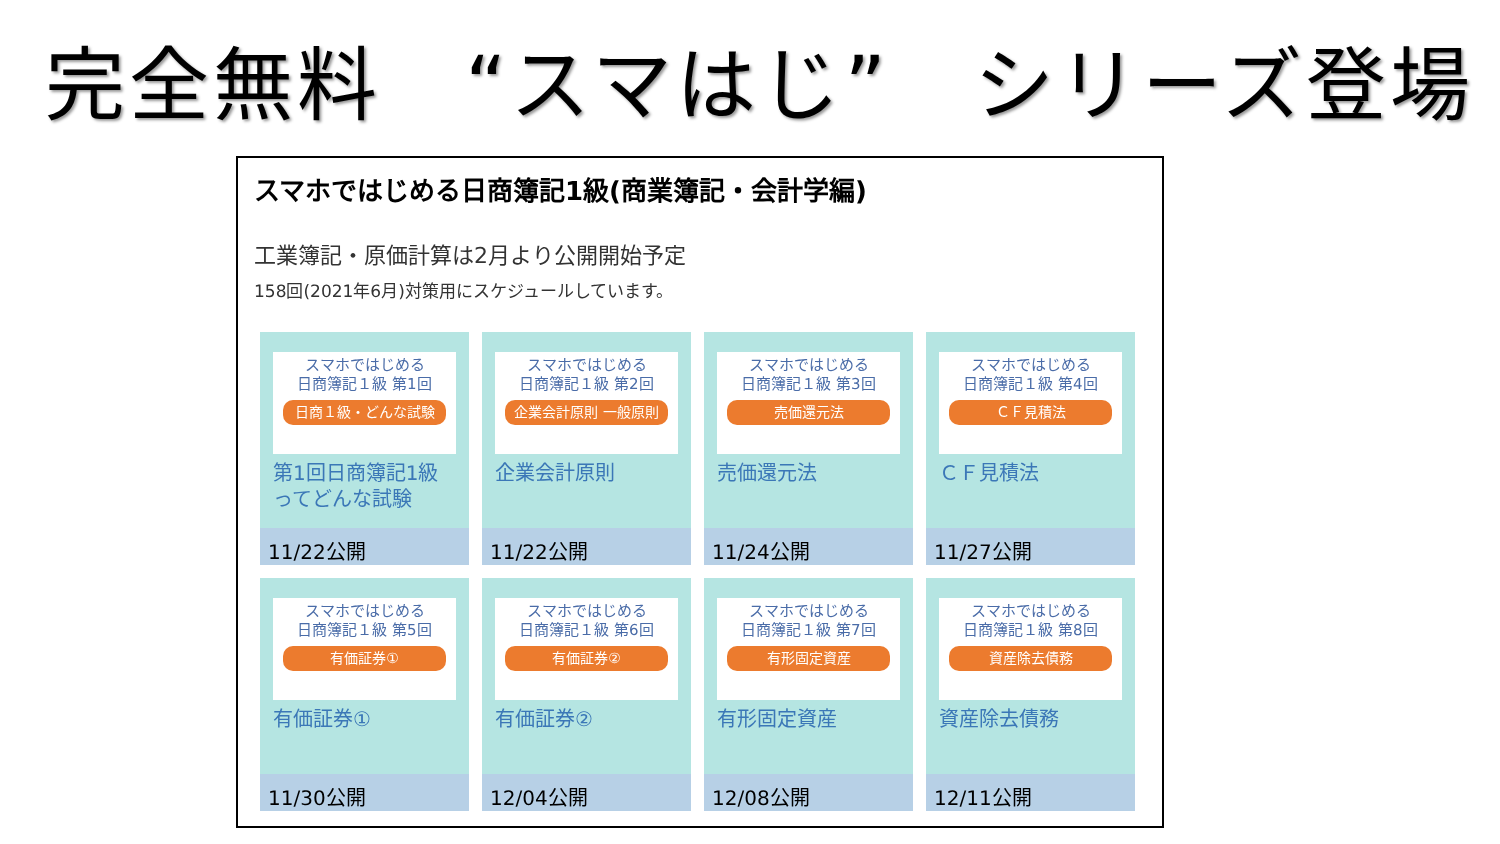完全無料　“スマはじ”　シリーズ登場
スマホではじめる日商簿記1級(商業簿記・会計学編)
工業簿記・原価計算は2月より公開開始予定
158回(2021年6月)対策用にスケジュールしています。
スマホではじめる
日商簿記１級 第1回
日商１級・どんな試験
第1回日商簿記1級ってどんな試験
11/22公開
スマホではじめる
日商簿記１級 第2回
企業会計原則 一般原則
企業会計原則
11/22公開
スマホではじめる
日商簿記１級 第3回
売価還元法
売価還元法
11/24公開
スマホではじめる
日商簿記１級 第4回
ＣＦ見積法
ＣＦ見積法
11/27公開
スマホではじめる
日商簿記１級 第5回
有価証券①
有価証券①
11/30公開
スマホではじめる
日商簿記１級 第6回
有価証券②
有価証券②
12/04公開
スマホではじめる
日商簿記１級 第7回
有形固定資産
有形固定資産
12/08公開
スマホではじめる
日商簿記１級 第8回
資産除去債務
資産除去債務
12/11公開